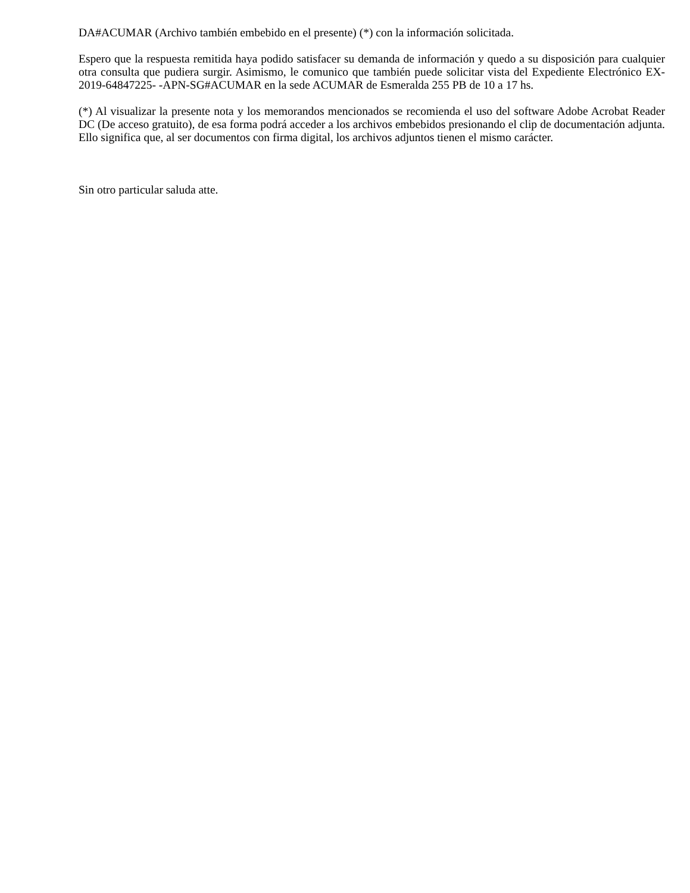DA#ACUMAR (Archivo también embebido en el presente) (*) con la información solicitada.
Espero que la respuesta remitida haya podido satisfacer su demanda de información y quedo a su disposición para cualquier otra consulta que pudiera surgir. Asimismo, le comunico que también puede solicitar vista del Expediente Electrónico EX-2019-64847225- -APN-SG#ACUMAR en la sede ACUMAR de Esmeralda 255 PB de 10 a 17 hs.
(*) Al visualizar la presente nota y los memorandos mencionados se recomienda el uso del software Adobe Acrobat Reader DC (De acceso gratuito), de esa forma podrá acceder a los archivos embebidos presionando el clip de documentación adjunta. Ello significa que, al ser documentos con firma digital, los archivos adjuntos tienen el mismo carácter.
Sin otro particular saluda atte.